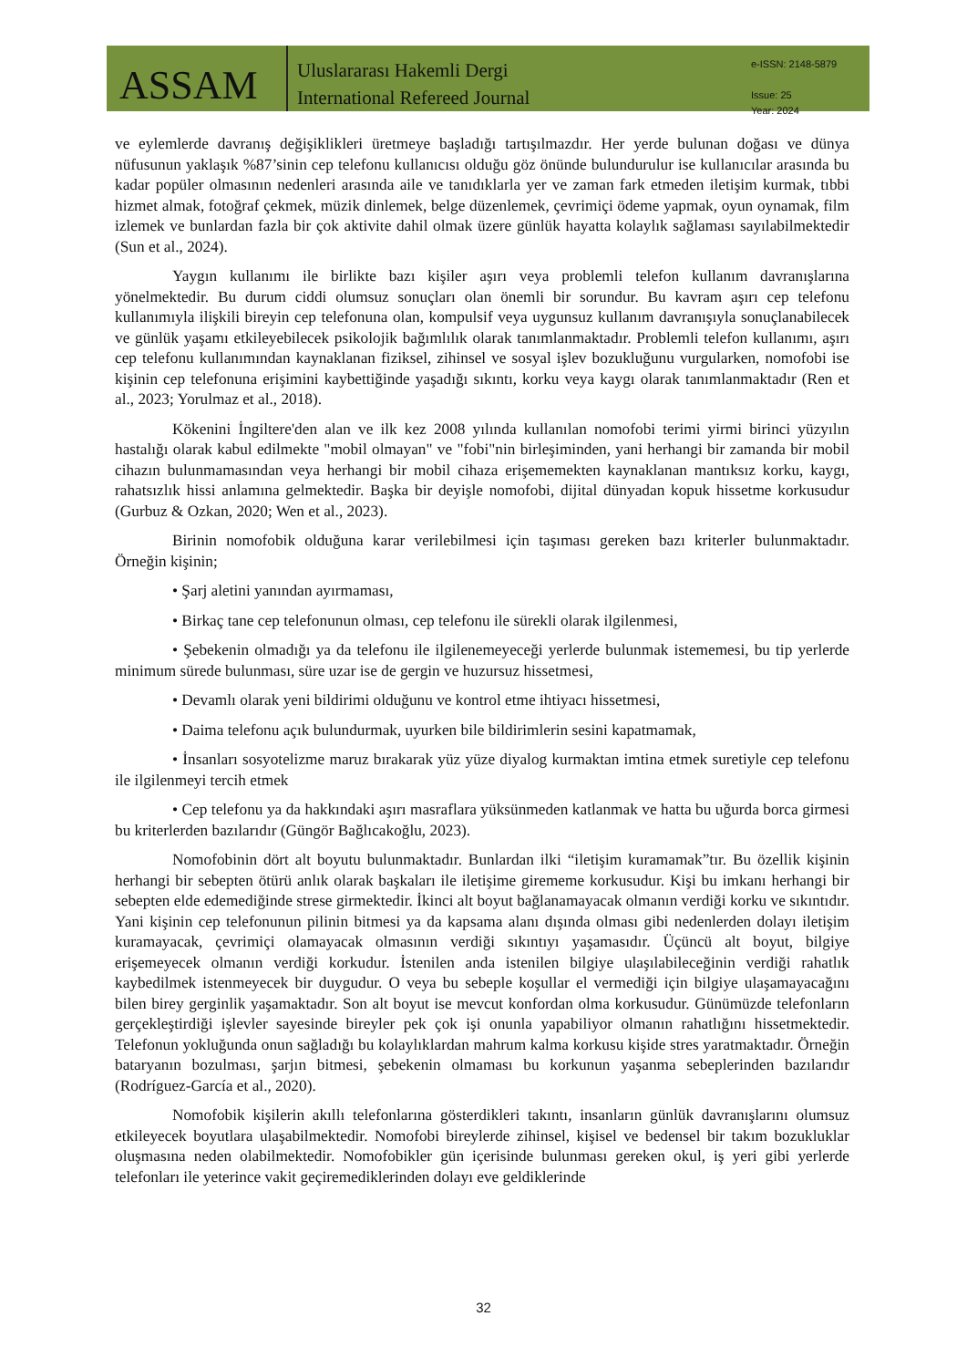ASSAM
Uluslararası Hakemli Dergi
International Refereed Journal
e-ISSN: 2148-5879
Issue: 25
Year: 2024
ve eylemlerde davranış değişiklikleri üretmeye başladığı tartışılmazdır. Her yerde bulunan doğası ve dünya nüfusunun yaklaşık %87’sinin cep telefonu kullanıcısı olduğu göz önünde bulundurulur ise kullanıcılar arasında bu kadar popüler olmasının nedenleri arasında aile ve tanıdıklarla yer ve zaman fark etmeden iletişim kurmak, tıbbi hizmet almak, fotoğraf çekmek, müzik dinlemek, belge düzenlemek, çevrimiçi ödeme yapmak, oyun oynamak, film izlemek ve bunlardan fazla bir çok aktivite dahil olmak üzere günlük hayatta kolaylık sağlaması sayılabilmektedir (Sun et al., 2024).
Yaygın kullanımı ile birlikte bazı kişiler aşırı veya problemli telefon kullanım davranışlarına yönelmektedir. Bu durum ciddi olumsuz sonuçları olan önemli bir sorundur. Bu kavram aşırı cep telefonu kullanımıyla ilişkili bireyin cep telefonuna olan, kompulsif veya uygunsuz kullanım davranışıyla sonuçlanabilecek ve günlük yaşamı etkileyebilecek psikolojik bağımlılık olarak tanımlanmaktadır. Problemli telefon kullanımı, aşırı cep telefonu kullanımından kaynaklanan fiziksel, zihinsel ve sosyal işlev bozukluğunu vurgularken, nomofobi ise kişinin cep telefonuna erişimini kaybettiğinde yaşadığı sıkıntı, korku veya kaygı olarak tanımlanmaktadır (Ren et al., 2023; Yorulmaz et al., 2018).
Kökenini İngiltere'den alan ve ilk kez 2008 yılında kullanılan nomofobi terimi yirmi birinci yüzyılın hastalığı olarak kabul edilmekte "mobil olmayan" ve "fobi"nin birleşiminden, yani herhangi bir zamanda bir mobil cihazın bulunmamasından veya herhangi bir mobil cihaza erişememekten kaynaklanan mantıksız korku, kaygı, rahatsızlık hissi anlamına gelmektedir. Başka bir deyişle nomofobi, dijital dünyadan kopuk hissetme korkusudur (Gurbuz & Ozkan, 2020; Wen et al., 2023).
Birinin nomofobik olduğuna karar verilebilmesi için taşıması gereken bazı kriterler bulunmaktadır. Örneğin kişinin;
• Şarj aletini yanından ayırmaması,
• Birkaç tane cep telefonunun olması, cep telefonu ile sürekli olarak ilgilenmesi,
• Şebekenin olmadığı ya da telefonu ile ilgilenemeyeceği yerlerde bulunmak istememesi, bu tip yerlerde minimum sürede bulunması, süre uzar ise de gergin ve huzursuz hissetmesi,
• Devamlı olarak yeni bildirimi olduğunu ve kontrol etme ihtiyacı hissetmesi,
• Daima telefonu açık bulundurmak, uyurken bile bildirimlerin sesini kapatmamak,
• İnsanları sosyotelizme maruz bırakarak yüz yüze diyalog kurmaktan imtina etmek suretiyle cep telefonu ile ilgilenmeyi tercih etmek
• Cep telefonu ya da hakkındaki aşırı masraflara yüksünmeden katlanmak ve hatta bu uğurda borca girmesi bu kriterlerden bazılarıdır (Güngör Bağlıcakoğlu, 2023).
Nomofobinin dört alt boyutu bulunmaktadır. Bunlardan ilki “iletişim kuramamak”tır. Bu özellik kişinin herhangi bir sebepten ötürü anlık olarak başkaları ile iletişime girememe korkusudur. Kişi bu imkanı herhangi bir sebepten elde edemediğinde strese girmektedir. İkinci alt boyut bağlanamayacak olmanın verdiği korku ve sıkıntıdır. Yani kişinin cep telefonunun pilinin bitmesi ya da kapsama alanı dışında olması gibi nedenlerden dolayı iletişim kuramayacak, çevrimiçi olamayacak olmasının verdiği sıkıntıyı yaşamasıdır. Üçüncü alt boyut, bilgiye erişemeyecek olmanın verdiği korkudur. İstenilen anda istenilen bilgiye ulaşılabileceğinin verdiği rahatlık kaybedilmek istenmeyecek bir duygudur. O veya bu sebeple koşullar el vermediği için bilgiye ulaşamayacağını bilen birey gerginlik yaşamaktadır. Son alt boyut ise mevcut konfordan olma korkusudur. Günümüzde telefonların gerçekleştirdiği işlevler sayesinde bireyler pek çok işi onunla yapabiliyor olmanın rahatlığını hissetmektedir. Telefonun yokluğunda onun sağladığı bu kolaylıklardan mahrum kalma korkusu kişide stres yaratmaktadır. Örneğin bataryanın bozulması, şarjın bitmesi, şebekenin olmaması bu korkunun yaşanma sebeplerinden bazılarıdır (Rodríguez-García et al., 2020).
Nomofobik kişilerin akıllı telefonlarına gösterdikleri takıntı, insanların günlük davranışlarını olumsuz etkileyecek boyutlara ulaşabilmektedir. Nomofobi bireylerde zihinsel, kişisel ve bedensel bir takım bozukluklar oluşmasına neden olabilmektedir. Nomofobikler gün içerisinde bulunması gereken okul, iş yeri gibi yerlerde telefonları ile yeterince vakit geçiremediklerinden dolayı eve geldiklerinde
32